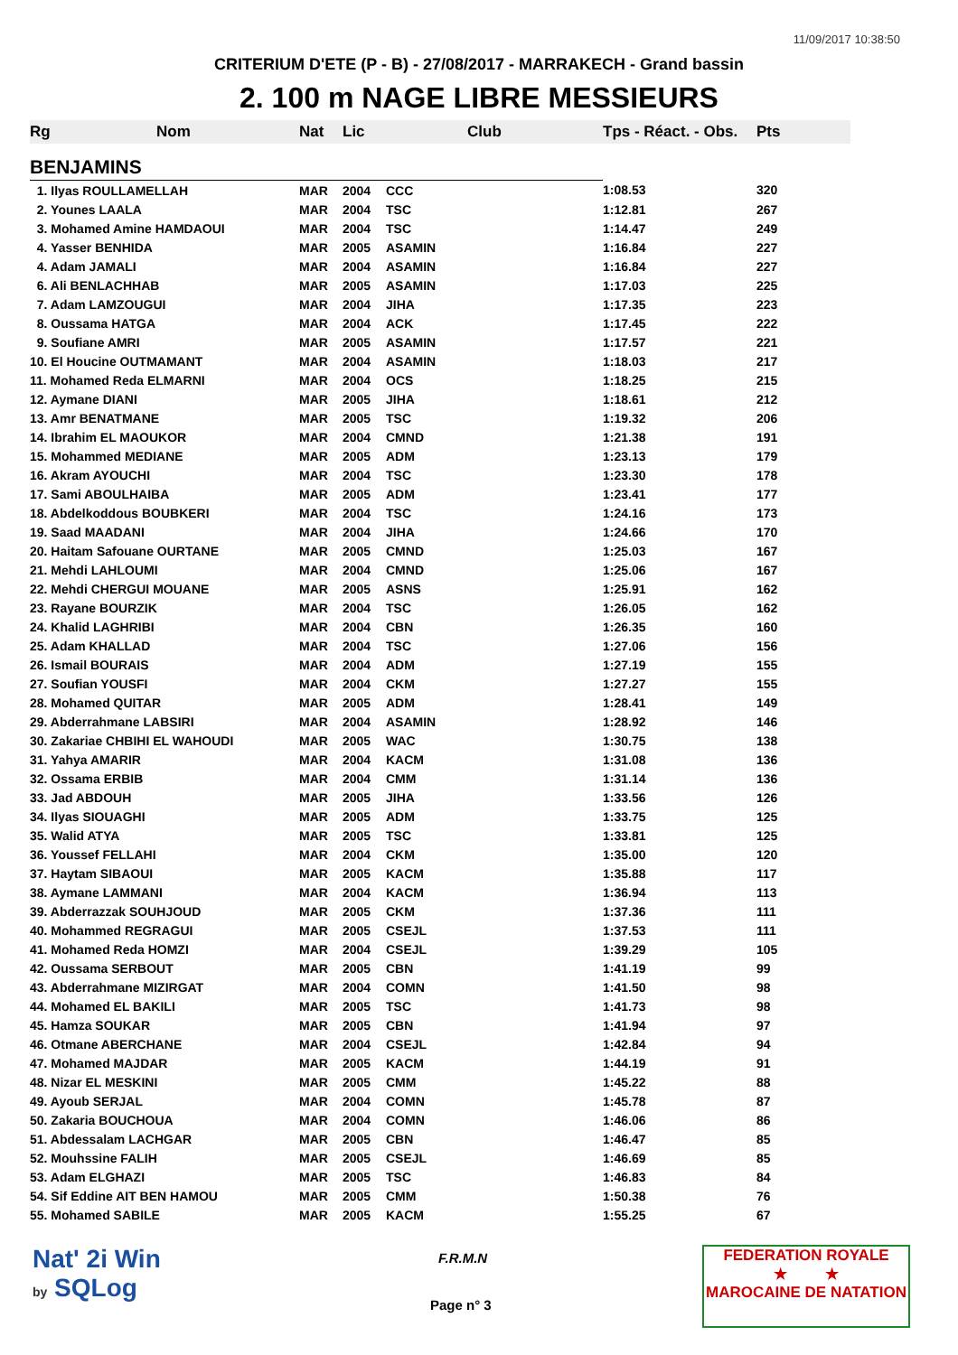11/09/2017 10:38:50
CRITERIUM D'ETE (P - B) - 27/08/2017 - MARRAKECH - Grand bassin
2. 100 m NAGE LIBRE MESSIEURS
| Rg | Nom | Nat | Lic | Club | Tps - Réact. - Obs. | Pts |
| --- | --- | --- | --- | --- | --- | --- |
| BENJAMINS | | | | | | |
| 1. Ilyas ROULLAMELLAH | | MAR | 2004 | CCC | 1:08.53 | 320 |
| 2. Younes LAALA | | MAR | 2004 | TSC | 1:12.81 | 267 |
| 3. Mohamed Amine HAMDAOUI | | MAR | 2004 | TSC | 1:14.47 | 249 |
| 4. Yasser BENHIDA | | MAR | 2005 | ASAMIN | 1:16.84 | 227 |
| 4. Adam JAMALI | | MAR | 2004 | ASAMIN | 1:16.84 | 227 |
| 6. Ali BENLACHHAB | | MAR | 2005 | ASAMIN | 1:17.03 | 225 |
| 7. Adam LAMZOUGUI | | MAR | 2004 | JIHA | 1:17.35 | 223 |
| 8. Oussama HATGA | | MAR | 2004 | ACK | 1:17.45 | 222 |
| 9. Soufiane AMRI | | MAR | 2005 | ASAMIN | 1:17.57 | 221 |
| 10. El Houcine OUTMAMANT | | MAR | 2004 | ASAMIN | 1:18.03 | 217 |
| 11. Mohamed Reda ELMARNI | | MAR | 2004 | OCS | 1:18.25 | 215 |
| 12. Aymane DIANI | | MAR | 2005 | JIHA | 1:18.61 | 212 |
| 13. Amr BENATMANE | | MAR | 2005 | TSC | 1:19.32 | 206 |
| 14. Ibrahim EL MAOUKOR | | MAR | 2004 | CMND | 1:21.38 | 191 |
| 15. Mohammed MEDIANE | | MAR | 2005 | ADM | 1:23.13 | 179 |
| 16. Akram AYOUCHI | | MAR | 2004 | TSC | 1:23.30 | 178 |
| 17. Sami ABOULHAIBA | | MAR | 2005 | ADM | 1:23.41 | 177 |
| 18. Abdelkoddous BOUBKERI | | MAR | 2004 | TSC | 1:24.16 | 173 |
| 19. Saad MAADANI | | MAR | 2004 | JIHA | 1:24.66 | 170 |
| 20. Haitam Safouane OURTANE | | MAR | 2005 | CMND | 1:25.03 | 167 |
| 21. Mehdi LAHLOUMI | | MAR | 2004 | CMND | 1:25.06 | 167 |
| 22. Mehdi CHERGUI MOUANE | | MAR | 2005 | ASNS | 1:25.91 | 162 |
| 23. Rayane BOURZIK | | MAR | 2004 | TSC | 1:26.05 | 162 |
| 24. Khalid LAGHRIBI | | MAR | 2004 | CBN | 1:26.35 | 160 |
| 25. Adam KHALLAD | | MAR | 2004 | TSC | 1:27.06 | 156 |
| 26. Ismail BOURAIS | | MAR | 2004 | ADM | 1:27.19 | 155 |
| 27. Soufian YOUSFI | | MAR | 2004 | CKM | 1:27.27 | 155 |
| 28. Mohamed QUITAR | | MAR | 2005 | ADM | 1:28.41 | 149 |
| 29. Abderrahmane LABSIRI | | MAR | 2004 | ASAMIN | 1:28.92 | 146 |
| 30. Zakariae CHBIHI EL WAHOUDI | | MAR | 2005 | WAC | 1:30.75 | 138 |
| 31. Yahya AMARIR | | MAR | 2004 | KACM | 1:31.08 | 136 |
| 32. Ossama ERBIB | | MAR | 2004 | CMM | 1:31.14 | 136 |
| 33. Jad ABDOUH | | MAR | 2005 | JIHA | 1:33.56 | 126 |
| 34. Ilyas SIOUAGHI | | MAR | 2005 | ADM | 1:33.75 | 125 |
| 35. Walid ATYA | | MAR | 2005 | TSC | 1:33.81 | 125 |
| 36. Youssef FELLAHI | | MAR | 2004 | CKM | 1:35.00 | 120 |
| 37. Haytam SIBAOUI | | MAR | 2005 | KACM | 1:35.88 | 117 |
| 38. Aymane LAMMANI | | MAR | 2004 | KACM | 1:36.94 | 113 |
| 39. Abderrazzak SOUHJOUD | | MAR | 2005 | CKM | 1:37.36 | 111 |
| 40. Mohammed REGRAGUI | | MAR | 2005 | CSEJL | 1:37.53 | 111 |
| 41. Mohamed Reda HOMZI | | MAR | 2004 | CSEJL | 1:39.29 | 105 |
| 42. Oussama SERBOUT | | MAR | 2005 | CBN | 1:41.19 | 99 |
| 43. Abderrahmane MIZIRGAT | | MAR | 2004 | COMN | 1:41.50 | 98 |
| 44. Mohamed EL BAKILI | | MAR | 2005 | TSC | 1:41.73 | 98 |
| 45. Hamza SOUKAR | | MAR | 2005 | CBN | 1:41.94 | 97 |
| 46. Otmane ABERCHANE | | MAR | 2004 | CSEJL | 1:42.84 | 94 |
| 47. Mohamed MAJDAR | | MAR | 2005 | KACM | 1:44.19 | 91 |
| 48. Nizar EL MESKINI | | MAR | 2005 | CMM | 1:45.22 | 88 |
| 49. Ayoub SERJAL | | MAR | 2004 | COMN | 1:45.78 | 87 |
| 50. Zakaria BOUCHOUA | | MAR | 2004 | COMN | 1:46.06 | 86 |
| 51. Abdessalam LACHGAR | | MAR | 2005 | CBN | 1:46.47 | 85 |
| 52. Mouhssine FALIH | | MAR | 2005 | CSEJL | 1:46.69 | 85 |
| 53. Adam ELGHAZI | | MAR | 2005 | TSC | 1:46.83 | 84 |
| 54. Sif Eddine AIT BEN HAMOU | | MAR | 2005 | CMM | 1:50.38 | 76 |
| 55. Mohamed SABILE | | MAR | 2005 | KACM | 1:55.25 | 67 |
Nat' 2i Win
by SQLog
F.R.M.N
Page n° 3
FEDERATION ROYALE
★ ★
MAROCAINE DE NATATION